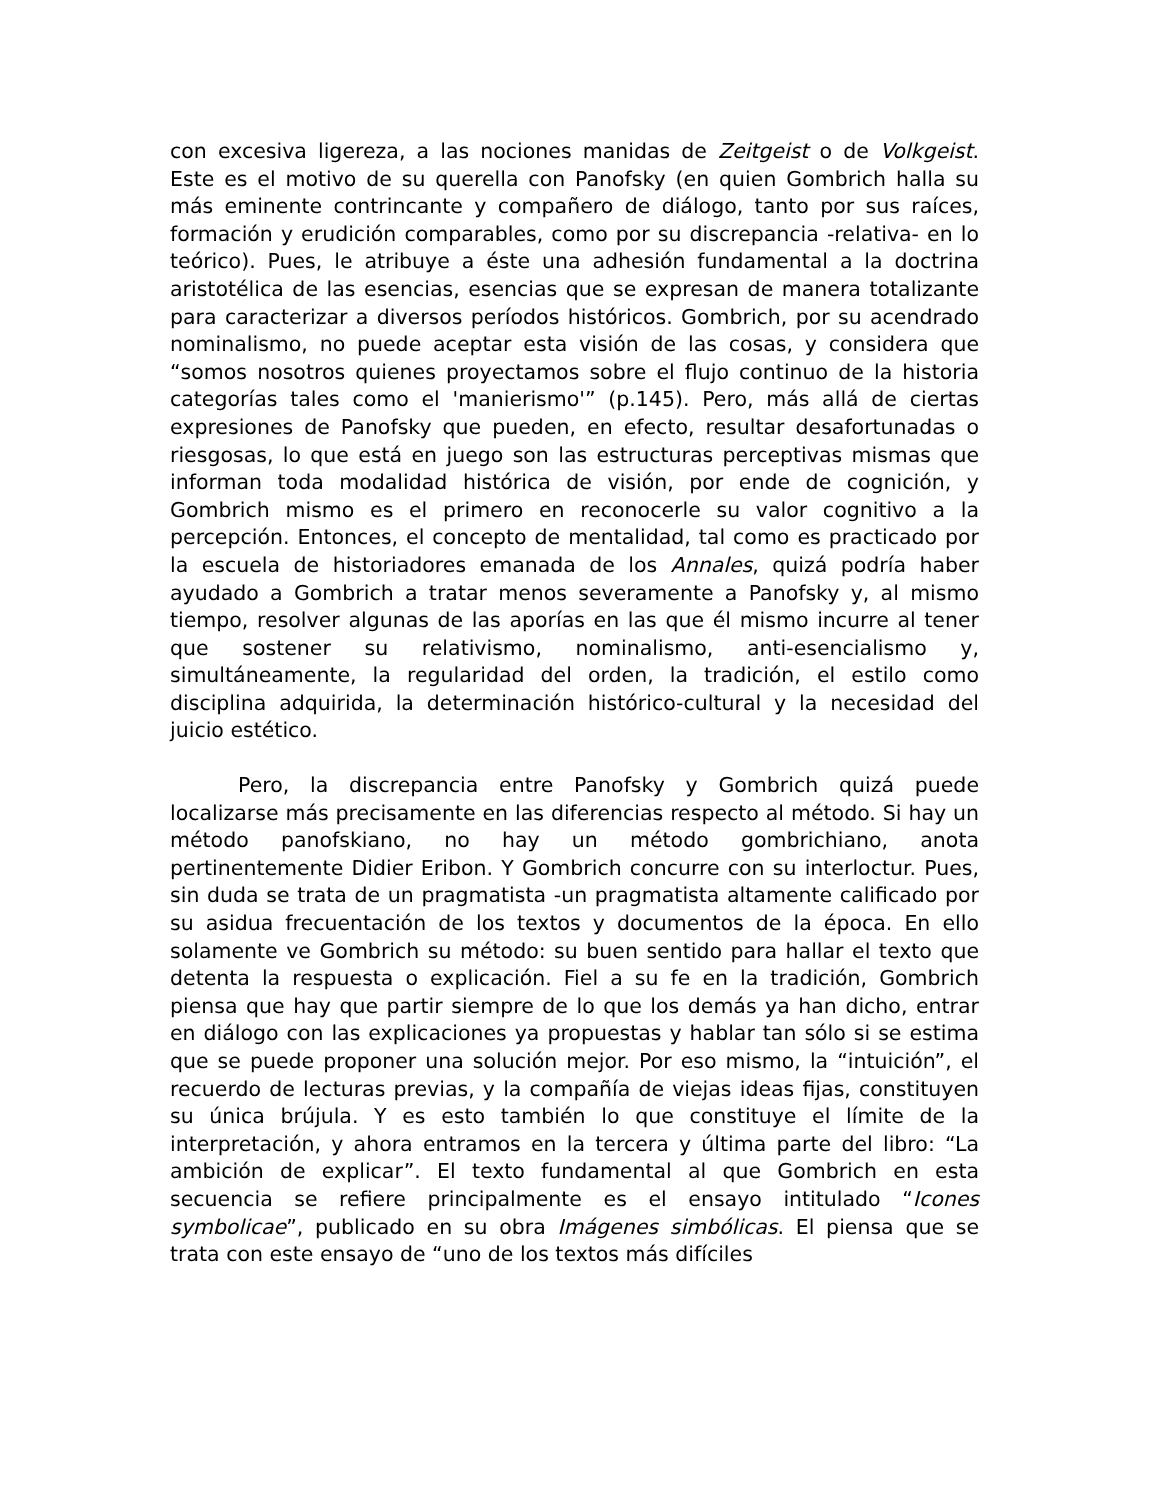con excesiva ligereza, a las nociones manidas de Zeitgeist o de Volkgeist. Este es el motivo de su querella con Panofsky (en quien Gombrich halla su más eminente contrincante y compañero de diálogo, tanto por sus raíces, formación y erudición comparables, como por su discrepancia -relativa- en lo teórico). Pues, le atribuye a éste una adhesión fundamental a la doctrina aristotélica de las esencias, esencias que se expresan de manera totalizante para caracterizar a diversos períodos históricos. Gombrich, por su acendrado nominalismo, no puede aceptar esta visión de las cosas, y considera que “somos nosotros quienes proyectamos sobre el flujo continuo de la historia categorías tales como el 'manierismo'” (p.145). Pero, más allá de ciertas expresiones de Panofsky que pueden, en efecto, resultar desafortunadas o riesgosas, lo que está en juego son las estructuras perceptivas mismas que informan toda modalidad histórica de visión, por ende de cognición, y Gombrich mismo es el primero en reconocerle su valor cognitivo a la percepción. Entonces, el concepto de mentalidad, tal como es practicado por la escuela de historiadores emanada de los Annales, quizá podría haber ayudado a Gombrich a tratar menos severamente a Panofsky y, al mismo tiempo, resolver algunas de las aporías en las que él mismo incurre al tener que sostener su relativismo, nominalismo, anti-esencialismo y, simultáneamente, la regularidad del orden, la tradición, el estilo como disciplina adquirida, la determinación histórico-cultural y la necesidad del juicio estético.
Pero, la discrepancia entre Panofsky y Gombrich quizá puede localizarse más precisamente en las diferencias respecto al método. Si hay un método panofskiano, no hay un método gombrichiano, anota pertinentemente Didier Eribon. Y Gombrich concurre con su interloctur. Pues, sin duda se trata de un pragmatista -un pragmatista altamente calificado por su asidua frecuentación de los textos y documentos de la época. En ello solamente ve Gombrich su método: su buen sentido para hallar el texto que detenta la respuesta o explicación. Fiel a su fe en la tradición, Gombrich piensa que hay que partir siempre de lo que los demás ya han dicho, entrar en diálogo con las explicaciones ya propuestas y hablar tan sólo si se estima que se puede proponer una solución mejor. Por eso mismo, la “intuición”, el recuerdo de lecturas previas, y la compañía de viejas ideas fijas, constituyen su única brújula. Y es esto también lo que constituye el límite de la interpretación, y ahora entramos en la tercera y última parte del libro: “La ambición de explicar”. El texto fundamental al que Gombrich en esta secuencia se refiere principalmente es el ensayo intitulado “Icones symbolicae”, publicado en su obra Imágenes simbólicas. El piensa que se trata con este ensayo de “uno de los textos más difíciles